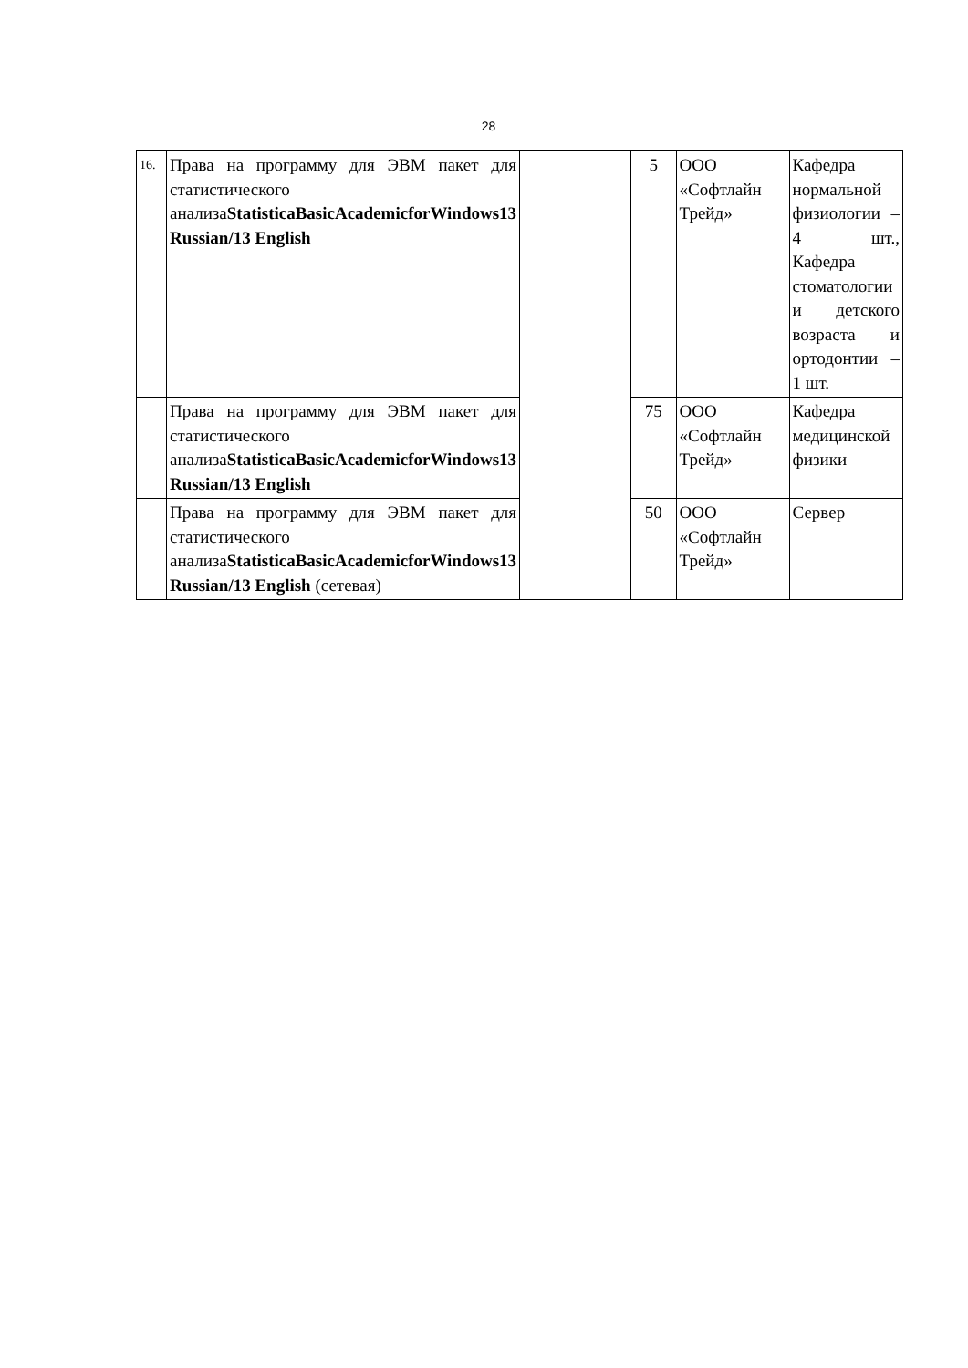28
| 16. | Права на программу для ЭВМ пакет для статистического анализа StatisticaBasicAcademicforWindows13 Russian/13 English | | 5 | ООО «Софтлайн Трейд» | Кафедра нормальной физиологии – 4 шт., Кафедра стоматологии и детского возраста и ортодонтии – 1 шт. |
| | Права на программу для ЭВМ пакет для статистического анализа StatisticaBasicAcademicforWindows13 Russian/13 English | | 75 | ООО «Софтлайн Трейд» | Кафедра медицинской физики |
| | Права на программу для ЭВМ пакет для статистического анализа StatisticaBasicAcademicforWindows13 Russian/13 English (сетевая) | | 50 | ООО «Софтлайн Трейд» | Сервер |